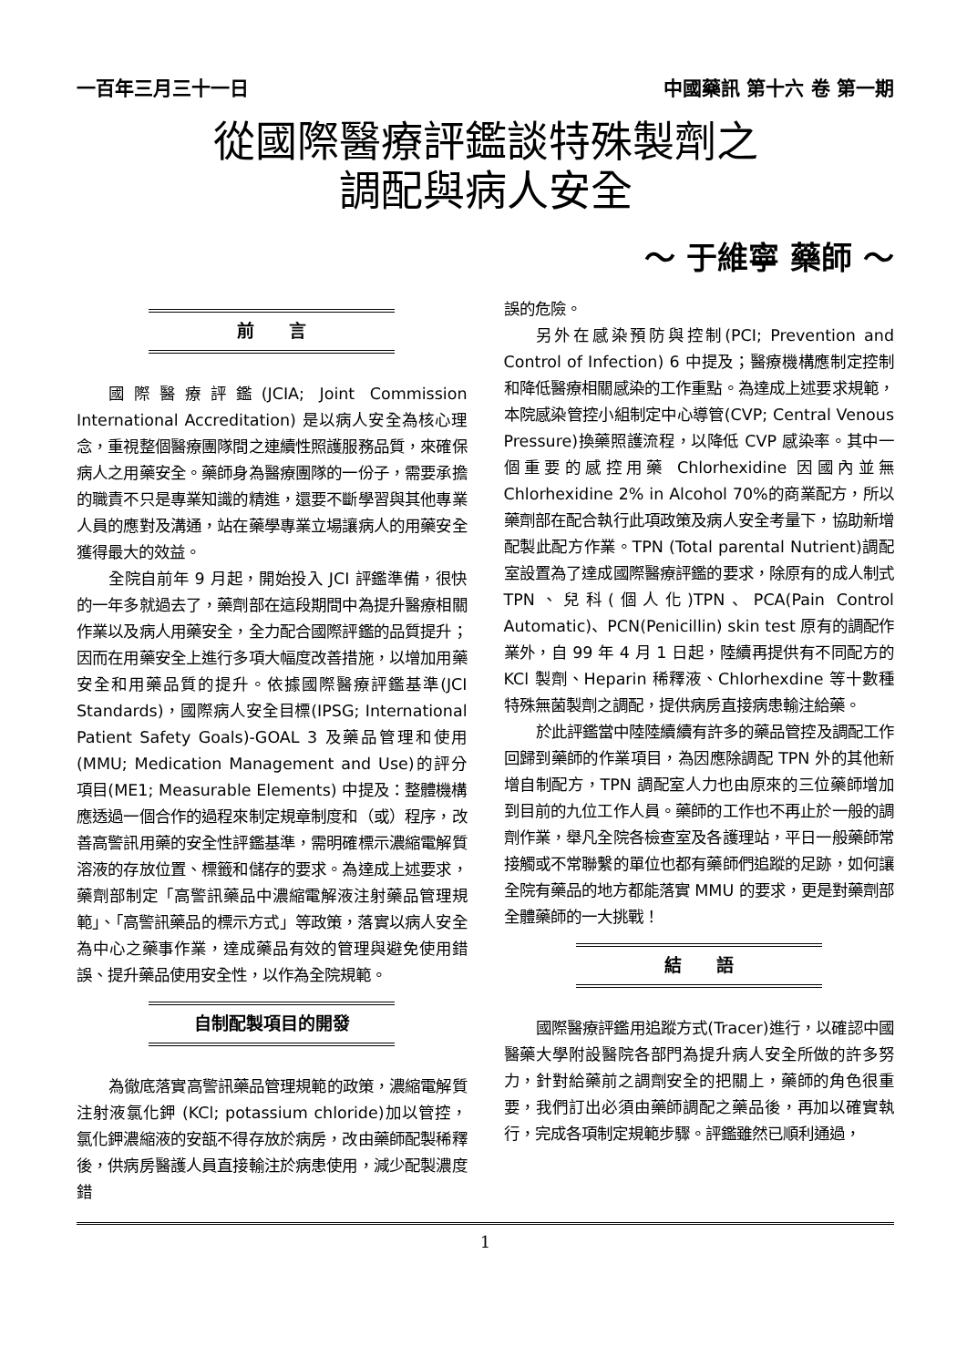一百年三月三十一日 中國藥訊 第十六 卷 第一期
從國際醫療評鑑談特殊製劑之
調配與病人安全
～ 于維寧 藥師 ～
前　　言
國際醫療評鑑(JCIA; Joint Commission International Accreditation) 是以病人安全為核心理念，重視整個醫療團隊間之連續性照護服務品質，來確保病人之用藥安全。藥師身為醫療團隊的一份子，需要承擔的職責不只是專業知識的精進，還要不斷學習與其他專業人員的應對及溝通，站在藥學專業立場讓病人的用藥安全獲得最大的效益。
全院自前年 9 月起，開始投入 JCI 評鑑準備，很快的一年多就過去了，藥劑部在這段期間中為提升醫療相關作業以及病人用藥安全，全力配合國際評鑑的品質提升；因而在用藥安全上進行多項大幅度改善措施，以增加用藥安全和用藥品質的提升。依據國際醫療評鑑基準(JCI Standards)，國際病人安全目標(IPSG; International Patient Safety Goals)-GOAL 3 及藥品管理和使用(MMU; Medication Management and Use)的評分項目(ME1; Measurable Elements) 中提及：整體機構應透過一個合作的過程來制定規章制度和（或）程序，改善高警訊用藥的安全性評鑑基準，需明確標示濃縮電解質溶液的存放位置、標籤和儲存的要求。為達成上述要求，藥劑部制定「高警訊藥品中濃縮電解液注射藥品管理規範」、「高警訊藥品的標示方式」等政策，落實以病人安全為中心之藥事作業，達成藥品有效的管理與避免使用錯誤、提升藥品使用安全性，以作為全院規範。
自制配製項目的開發
為徹底落實高警訊藥品管理規範的政策，濃縮電解質注射液氯化鉀 (KCl; potassium chloride)加以管控，氯化鉀濃縮液的安瓿不得存放於病房，改由藥師配製稀釋後，供病房醫護人員直接輸注於病患使用，減少配製濃度錯
誤的危險。
另外在感染預防與控制(PCI; Prevention and Control of Infection) 6 中提及；醫療機構應制定控制和降低醫療相關感染的工作重點。為達成上述要求規範，本院感染管控小組制定中心導管(CVP; Central Venous Pressure)換藥照護流程，以降低 CVP 感染率。其中一個重要的感控用藥 Chlorhexidine 因國內並無 Chlorhexidine 2% in Alcohol 70%的商業配方，所以藥劑部在配合執行此項政策及病人安全考量下，協助新增配製此配方作業。TPN (Total parental Nutrient)調配室設置為了達成國際醫療評鑑的要求，除原有的成人制式 TPN、兒科(個人化)TPN、PCA(Pain Control Automatic)、PCN(Penicillin) skin test 原有的調配作業外，自 99 年 4 月 1 日起，陸續再提供有不同配方的 KCl 製劑、Heparin 稀釋液、Chlorhexdine 等十數種特殊無菌製劑之調配，提供病房直接病患輸注給藥。
於此評鑑當中陸陸續續有許多的藥品管控及調配工作回歸到藥師的作業項目，為因應除調配 TPN 外的其他新增自制配方，TPN 調配室人力也由原來的三位藥師增加到目前的九位工作人員。藥師的工作也不再止於一般的調劑作業，舉凡全院各檢查室及各護理站，平日一般藥師常接觸或不常聯繫的單位也都有藥師們追蹤的足跡，如何讓全院有藥品的地方都能落實 MMU 的要求，更是對藥劑部全體藥師的一大挑戰！
結　　語
國際醫療評鑑用追蹤方式(Tracer)進行，以確認中國醫藥大學附設醫院各部門為提升病人安全所做的許多努力，針對給藥前之調劑安全的把關上，藥師的角色很重要，我們訂出必須由藥師調配之藥品後，再加以確實執行，完成各項制定規範步驟。評鑑雖然已順利通過，
1